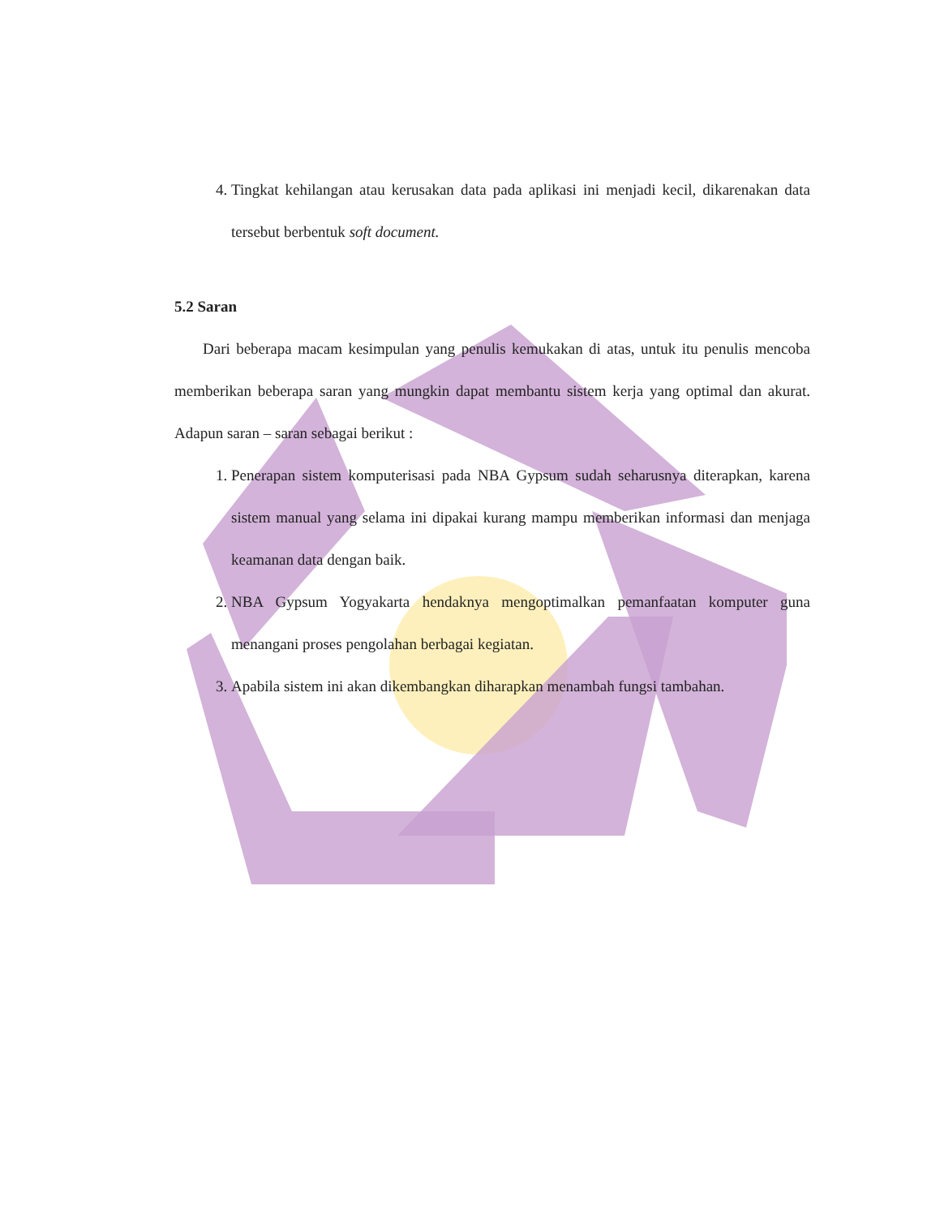4. Tingkat kehilangan atau kerusakan data pada aplikasi ini menjadi kecil, dikarenakan data tersebut berbentuk soft document.
5.2 Saran
Dari beberapa macam kesimpulan yang penulis kemukakan di atas, untuk itu penulis mencoba memberikan beberapa saran yang mungkin dapat membantu sistem kerja yang optimal dan akurat. Adapun saran – saran sebagai berikut :
1. Penerapan sistem komputerisasi pada NBA Gypsum sudah seharusnya diterapkan, karena sistem manual yang selama ini dipakai kurang mampu memberikan informasi dan menjaga keamanan data dengan baik.
2. NBA Gypsum Yogyakarta hendaknya mengoptimalkan pemanfaatan komputer guna menangani proses pengolahan berbagai kegiatan.
3. Apabila sistem ini akan dikembangkan diharapkan menambah fungsi tambahan.